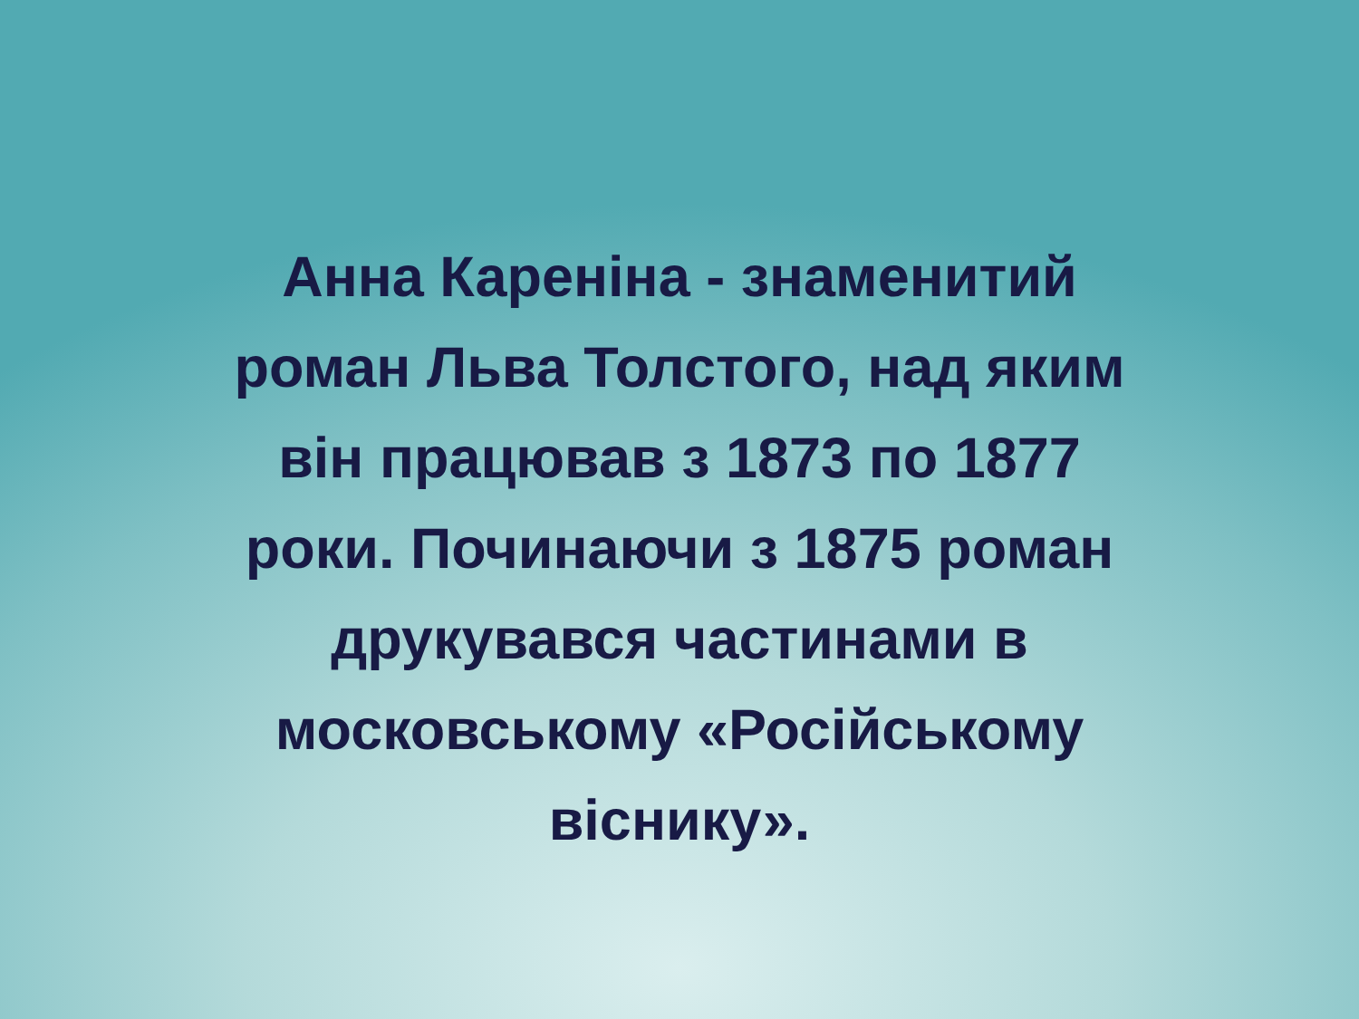Анна Кареніна - знаменитий
роман Льва Толстого, над яким
він працював з 1873 по 1877
роки. Починаючи з 1875 роман
друкувався частинами в
московському «Російському
віснику».